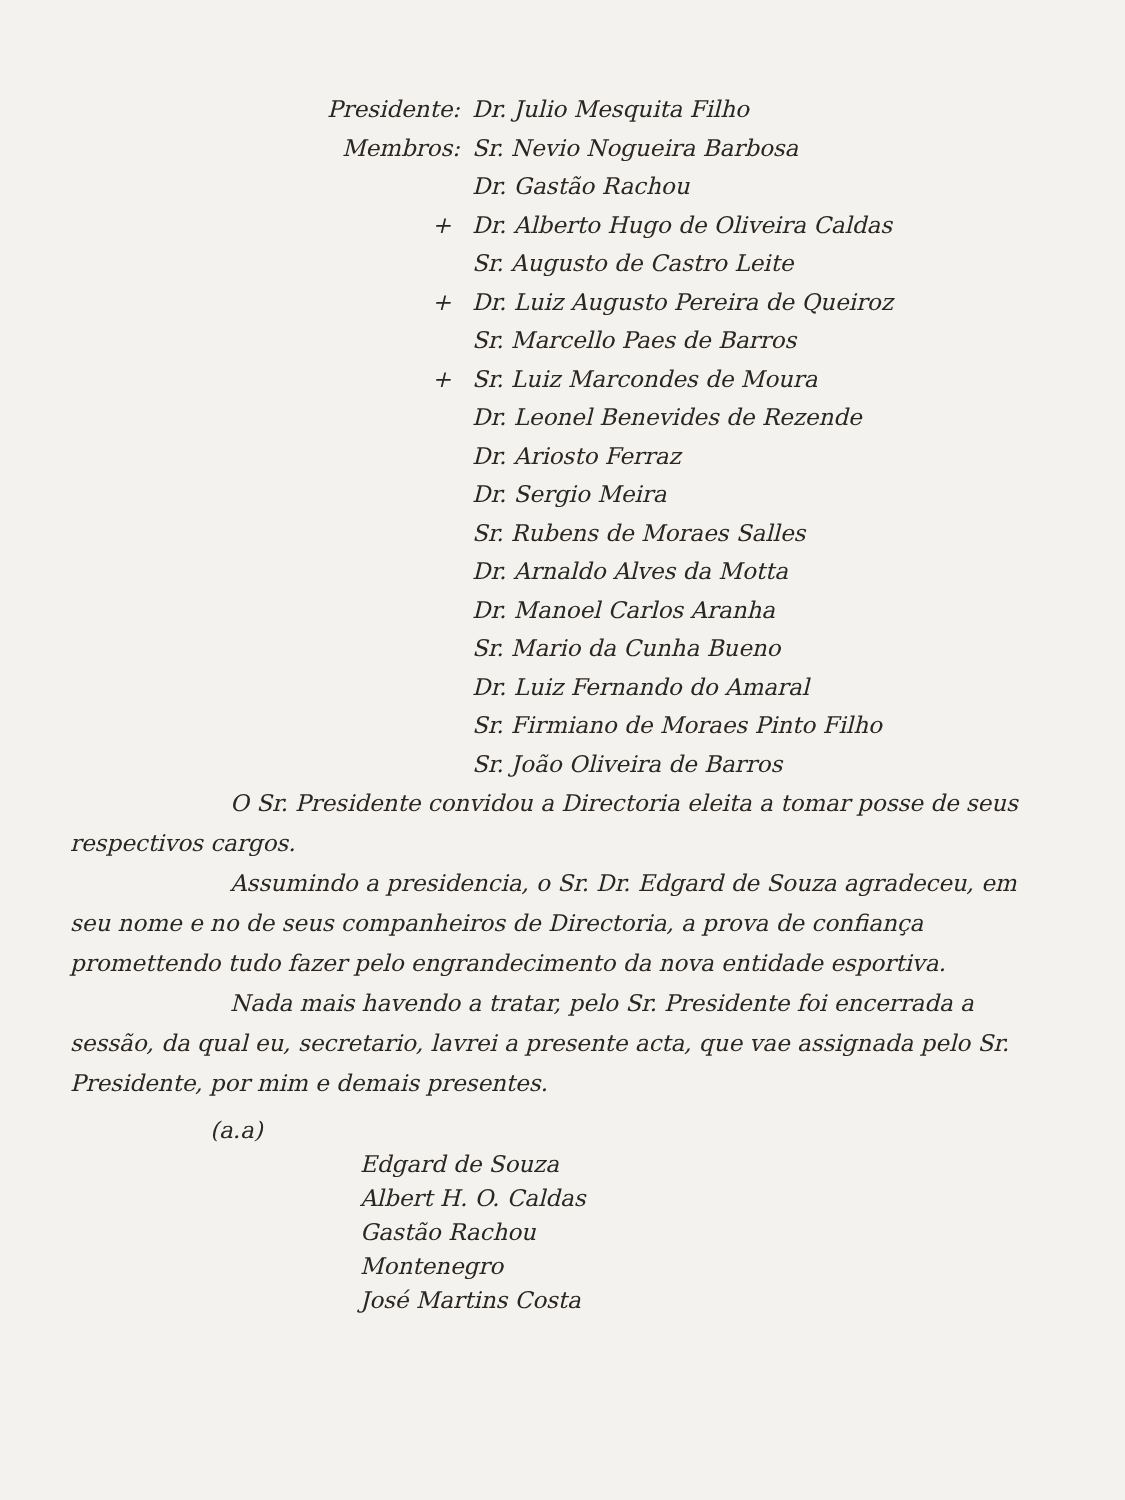Presidente: Dr. Julio Mesquita Filho
Membros: Sr. Nevio Nogueira Barbosa
Dr. Gastão Rachou
+ Dr. Alberto Hugo de Oliveira Caldas
Sr. Augusto de Castro Leite
+ Dr. Luiz Augusto Pereira de Queiroz
Sr. Marcello Paes de Barros
+ Sr. Luiz Marcondes de Moura
Dr. Leonel Benevides de Rezende
Dr. Ariosto Ferraz
Dr. Sergio Meira
Sr. Rubens de Moraes Salles
Dr. Arnaldo Alves da Motta
Dr. Manoel Carlos Aranha
Sr. Mario da Cunha Bueno
Dr. Luiz Fernando do Amaral
Sr. Firmiano de Moraes Pinto Filho
Sr. João Oliveira de Barros
O Sr. Presidente convidou a Directoria eleita a tomar posse de seus respectivos cargos.
Assumindo a presidencia, o Sr. Dr. Edgard de Souza agradeceu, em seu nome e no de seus companheiros de Directoria, a prova de confiança promettendo tudo fazer pelo engrandecimento da nova entidade esportiva.
Nada mais havendo a tratar, pelo Sr. Presidente foi encerrada a sessão, da qual eu, secretario, lavrei a presente acta, que vae assignada pelo Sr. Presidente, por mim e demais presentes.
(a.a)
Edgard de Souza
Albert H. O. Caldas
Gastão Rachou
Montenegro
José Martins Costa